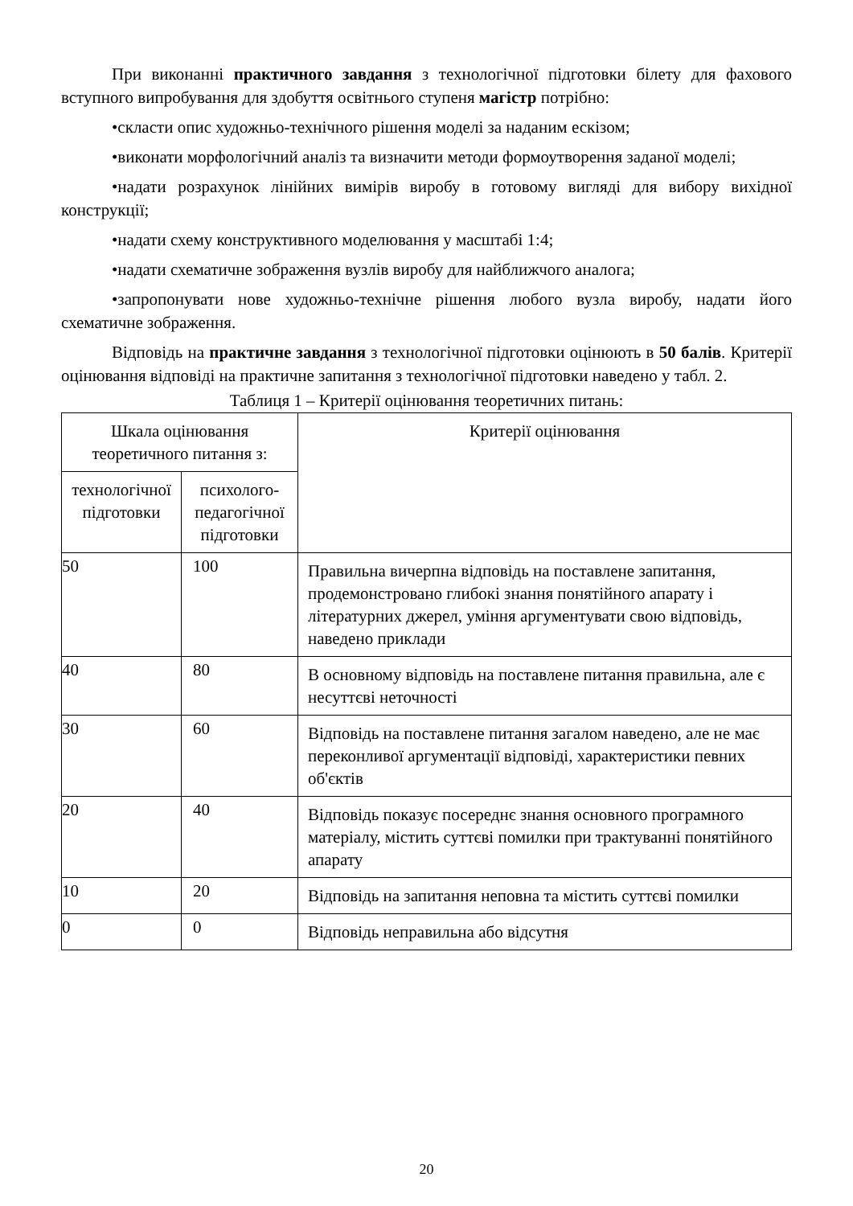При виконанні практичного завдання з технологічної підготовки білету для фахового вступного випробування для здобуття освітнього ступеня магістр потрібно:
•скласти опис художньо-технічного рішення моделі за наданим ескізом;
•виконати морфологічний аналіз та визначити методи формоутворення заданої моделі;
•надати розрахунок лінійних вимірів виробу в готовому вигляді для вибору вихідної конструкції;
•надати схему конструктивного моделювання у масштабі 1:4;
•надати схематичне зображення вузлів виробу для найближчого аналога;
•запропонувати нове художньо-технічне рішення любого вузла виробу, надати його схематичне зображення.
Відповідь на практичне завдання з технологічної підготовки оцінюють в 50 балів. Критерії оцінювання відповіді на практичне запитання з технологічної підготовки наведено у табл. 2.
Таблиця 1 – Критерії оцінювання теоретичних питань:
| Шкала оцінювання теоретичного питання з: | | Критерії оцінювання |
| --- | --- | --- |
| технологічної підготовки | психолого-педагогічної підготовки | |
| 50 | 100 | Правильна вичерпна відповідь на поставлене запитання, продемонстровано глибокі знання понятійного апарату і літературних джерел, уміння аргументувати свою відповідь, наведено приклади |
| 40 | 80 | В основному відповідь на поставлене питання правильна, але є несуттєві неточності |
| 30 | 60 | Відповідь на поставлене питання загалом наведено, але не має переконливої аргументації відповіді, характеристики певних об'єктів |
| 20 | 40 | Відповідь показує посереднє знання основного програмного матеріалу, містить суттєві помилки при трактуванні понятійного апарату |
| 10 | 20 | Відповідь на запитання неповна та містить суттєві помилки |
| 0 | 0 | Відповідь неправильна або відсутня |
20